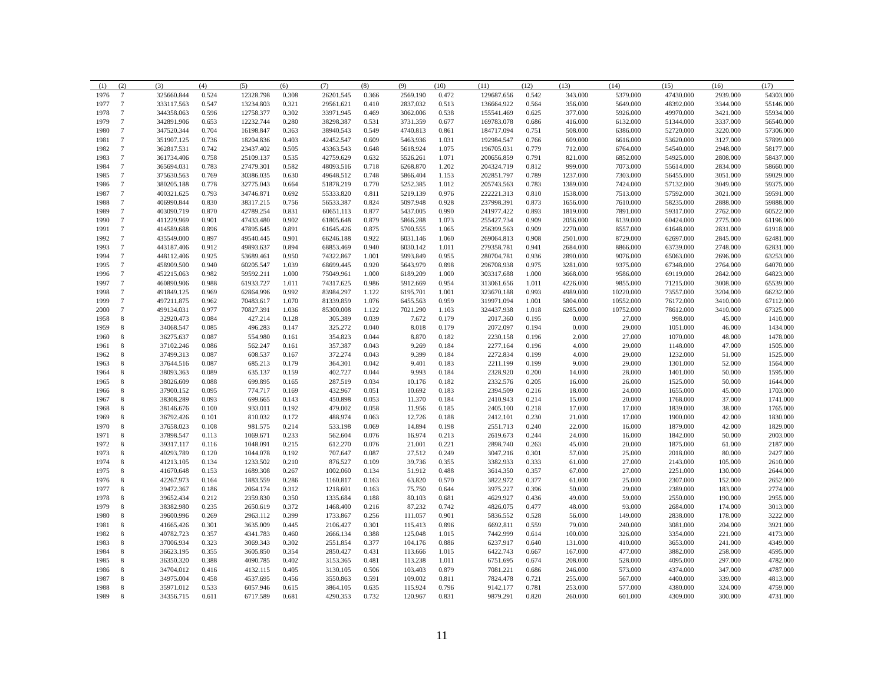| (1) | (2) | (3) | (4) | (5) | (6) | (7) | (8) | (9) | (10) | (11) | (12) | (13) | (14) | (15) | (16) | (17) |
| --- | --- | --- | --- | --- | --- | --- | --- | --- | --- | --- | --- | --- | --- | --- | --- | --- |
| 1976 | 7 | 325660.844 | 0.524 | 12328.798 | 0.308 | 26201.545 | 0.366 | 2569.190 | 0.472 | 129687.656 | 0.542 | 343.000 | 5379.000 | 47430.000 | 2939.000 | 54303.000 |
| 1977 | 7 | 333117.563 | 0.547 | 13234.803 | 0.321 | 29561.621 | 0.410 | 2837.032 | 0.513 | 136664.922 | 0.564 | 356.000 | 5649.000 | 48392.000 | 3344.000 | 55146.000 |
| 1978 | 7 | 344358.063 | 0.596 | 12758.377 | 0.302 | 33971.945 | 0.469 | 3062.006 | 0.538 | 155541.469 | 0.625 | 377.000 | 5926.000 | 49970.000 | 3421.000 | 55934.000 |
| 1979 | 7 | 342891.906 | 0.653 | 12232.744 | 0.280 | 38298.387 | 0.531 | 3731.359 | 0.677 | 169783.078 | 0.686 | 416.000 | 6132.000 | 51344.000 | 3337.000 | 56540.000 |
| 1980 | 7 | 347520.344 | 0.704 | 16198.847 | 0.363 | 38940.543 | 0.549 | 4740.813 | 0.861 | 184717.094 | 0.751 | 508.000 | 6386.000 | 52720.000 | 3220.000 | 57306.000 |
| 1981 | 7 | 351907.125 | 0.736 | 18204.836 | 0.403 | 42452.547 | 0.609 | 5463.936 | 1.031 | 192984.547 | 0.766 | 609.000 | 6616.000 | 53620.000 | 3127.000 | 57899.000 |
| 1982 | 7 | 362817.531 | 0.742 | 23437.402 | 0.505 | 43363.543 | 0.648 | 5618.924 | 1.075 | 196705.031 | 0.779 | 712.000 | 6764.000 | 54540.000 | 2948.000 | 58177.000 |
| 1983 | 7 | 361734.406 | 0.758 | 25109.137 | 0.535 | 42759.629 | 0.632 | 5526.261 | 1.071 | 200656.859 | 0.791 | 821.000 | 6852.000 | 54925.000 | 2808.000 | 58437.000 |
| 1984 | 7 | 365694.031 | 0.783 | 27479.301 | 0.582 | 48093.516 | 0.718 | 6268.870 | 1.202 | 204324.719 | 0.812 | 999.000 | 7073.000 | 55614.000 | 2834.000 | 58660.000 |
| 1985 | 7 | 375630.563 | 0.769 | 30386.035 | 0.630 | 49648.512 | 0.748 | 5866.404 | 1.153 | 202851.797 | 0.789 | 1237.000 | 7303.000 | 56455.000 | 3051.000 | 59029.000 |
| 1986 | 7 | 380205.188 | 0.778 | 32775.043 | 0.664 | 51878.219 | 0.770 | 5252.385 | 1.012 | 205743.563 | 0.783 | 1389.000 | 7424.000 | 57132.000 | 3049.000 | 59375.000 |
| 1987 | 7 | 400321.625 | 0.793 | 34746.871 | 0.692 | 55333.820 | 0.811 | 5219.139 | 0.976 | 222221.313 | 0.810 | 1538.000 | 7513.000 | 57592.000 | 3021.000 | 59591.000 |
| 1988 | 7 | 406990.844 | 0.830 | 38317.215 | 0.756 | 56533.387 | 0.824 | 5097.948 | 0.928 | 237998.391 | 0.873 | 1656.000 | 7610.000 | 58235.000 | 2888.000 | 59888.000 |
| 1989 | 7 | 403090.719 | 0.870 | 42789.254 | 0.831 | 60651.113 | 0.877 | 5437.005 | 0.990 | 241977.422 | 0.893 | 1819.000 | 7891.000 | 59317.000 | 2762.000 | 60522.000 |
| 1990 | 7 | 411229.969 | 0.901 | 47433.480 | 0.902 | 61805.648 | 0.879 | 5866.288 | 1.073 | 255427.734 | 0.909 | 2056.000 | 8139.000 | 60424.000 | 2775.000 | 61196.000 |
| 1991 | 7 | 414589.688 | 0.896 | 47895.645 | 0.891 | 61645.426 | 0.875 | 5700.555 | 1.065 | 256399.563 | 0.909 | 2270.000 | 8557.000 | 61648.000 | 2831.000 | 61918.000 |
| 1992 | 7 | 435549.000 | 0.897 | 49540.445 | 0.901 | 66246.188 | 0.922 | 6031.146 | 1.060 | 269064.813 | 0.908 | 2501.000 | 8729.000 | 62697.000 | 2845.000 | 62481.000 |
| 1993 | 7 | 443187.406 | 0.912 | 49893.637 | 0.894 | 68853.469 | 0.940 | 6030.142 | 1.011 | 279358.781 | 0.941 | 2684.000 | 8866.000 | 63739.000 | 2748.000 | 62831.000 |
| 1994 | 7 | 448112.406 | 0.925 | 53689.461 | 0.950 | 74322.867 | 1.001 | 5993.849 | 0.955 | 280704.781 | 0.936 | 2890.000 | 9076.000 | 65063.000 | 2696.000 | 63253.000 |
| 1995 | 7 | 458909.500 | 0.940 | 60205.547 | 1.039 | 68699.445 | 0.920 | 5643.979 | 0.898 | 296708.938 | 0.975 | 3281.000 | 9375.000 | 67348.000 | 2764.000 | 64070.000 |
| 1996 | 7 | 452215.063 | 0.982 | 59592.211 | 1.000 | 75049.961 | 1.000 | 6189.209 | 1.000 | 303317.688 | 1.000 | 3668.000 | 9586.000 | 69119.000 | 2842.000 | 64823.000 |
| 1997 | 7 | 460890.906 | 0.988 | 61933.727 | 1.011 | 74317.625 | 0.986 | 5912.669 | 0.954 | 313061.656 | 1.011 | 4226.000 | 9855.000 | 71215.000 | 3008.000 | 65539.000 |
| 1998 | 7 | 491849.125 | 0.969 | 62864.996 | 0.992 | 83984.297 | 1.122 | 6195.701 | 1.001 | 323670.188 | 0.993 | 4989.000 | 10220.000 | 73557.000 | 3204.000 | 66232.000 |
| 1999 | 7 | 497211.875 | 0.962 | 70483.617 | 1.070 | 81339.859 | 1.076 | 6455.563 | 0.959 | 319971.094 | 1.001 | 5804.000 | 10552.000 | 76172.000 | 3410.000 | 67112.000 |
| 2000 | 7 | 499134.031 | 0.977 | 70827.391 | 1.036 | 85300.008 | 1.122 | 7021.290 | 1.103 | 324437.938 | 1.018 | 6285.000 | 10752.000 | 78612.000 | 3410.000 | 67325.000 |
| 1958 | 8 | 32920.473 | 0.084 | 427.214 | 0.128 | 305.389 | 0.039 | 7.672 | 0.179 | 2017.360 | 0.195 | 0.000 | 27.000 | 998.000 | 45.000 | 1410.000 |
| 1959 | 8 | 34068.547 | 0.085 | 496.283 | 0.147 | 325.272 | 0.040 | 8.018 | 0.179 | 2072.097 | 0.194 | 0.000 | 29.000 | 1051.000 | 46.000 | 1434.000 |
| 1960 | 8 | 36275.637 | 0.087 | 554.980 | 0.161 | 354.823 | 0.044 | 8.870 | 0.182 | 2230.158 | 0.196 | 2.000 | 27.000 | 1070.000 | 48.000 | 1478.000 |
| 1961 | 8 | 37102.246 | 0.086 | 562.247 | 0.161 | 357.387 | 0.043 | 9.269 | 0.184 | 2277.164 | 0.196 | 4.000 | 29.000 | 1148.000 | 47.000 | 1505.000 |
| 1962 | 8 | 37499.313 | 0.087 | 608.537 | 0.167 | 372.274 | 0.043 | 9.399 | 0.184 | 2272.834 | 0.199 | 4.000 | 29.000 | 1232.000 | 51.000 | 1525.000 |
| 1963 | 8 | 37644.516 | 0.087 | 685.213 | 0.179 | 364.301 | 0.042 | 9.401 | 0.183 | 2211.199 | 0.199 | 9.000 | 29.000 | 1301.000 | 52.000 | 1564.000 |
| 1964 | 8 | 38093.363 | 0.089 | 635.137 | 0.159 | 402.727 | 0.044 | 9.993 | 0.184 | 2328.920 | 0.200 | 14.000 | 28.000 | 1401.000 | 50.000 | 1595.000 |
| 1965 | 8 | 38026.609 | 0.088 | 699.895 | 0.165 | 287.519 | 0.034 | 10.176 | 0.182 | 2332.576 | 0.205 | 16.000 | 26.000 | 1525.000 | 50.000 | 1644.000 |
| 1966 | 8 | 37900.152 | 0.095 | 774.717 | 0.169 | 432.967 | 0.051 | 10.692 | 0.183 | 2394.509 | 0.216 | 18.000 | 24.000 | 1655.000 | 45.000 | 1703.000 |
| 1967 | 8 | 38308.289 | 0.093 | 699.665 | 0.143 | 450.898 | 0.053 | 11.370 | 0.184 | 2410.943 | 0.214 | 15.000 | 20.000 | 1768.000 | 37.000 | 1741.000 |
| 1968 | 8 | 38146.676 | 0.100 | 933.011 | 0.192 | 479.002 | 0.058 | 11.956 | 0.185 | 2405.100 | 0.218 | 17.000 | 17.000 | 1839.000 | 38.000 | 1765.000 |
| 1969 | 8 | 36792.426 | 0.101 | 810.032 | 0.172 | 488.974 | 0.063 | 12.726 | 0.188 | 2412.101 | 0.230 | 21.000 | 17.000 | 1900.000 | 42.000 | 1830.000 |
| 1970 | 8 | 37658.023 | 0.108 | 981.575 | 0.214 | 533.198 | 0.069 | 14.894 | 0.198 | 2551.713 | 0.240 | 22.000 | 16.000 | 1879.000 | 42.000 | 1829.000 |
| 1971 | 8 | 37898.547 | 0.113 | 1069.671 | 0.233 | 562.604 | 0.076 | 16.974 | 0.213 | 2619.673 | 0.244 | 24.000 | 16.000 | 1842.000 | 50.000 | 2003.000 |
| 1972 | 8 | 39317.117 | 0.116 | 1048.091 | 0.215 | 612.270 | 0.076 | 21.001 | 0.221 | 2898.740 | 0.263 | 45.000 | 20.000 | 1875.000 | 61.000 | 2187.000 |
| 1973 | 8 | 40293.789 | 0.120 | 1044.078 | 0.192 | 707.647 | 0.087 | 27.512 | 0.249 | 3047.216 | 0.301 | 57.000 | 25.000 | 2018.000 | 80.000 | 2427.000 |
| 1974 | 8 | 41213.105 | 0.134 | 1233.502 | 0.210 | 876.527 | 0.109 | 39.736 | 0.355 | 3382.933 | 0.333 | 61.000 | 27.000 | 2143.000 | 105.000 | 2610.000 |
| 1975 | 8 | 41670.648 | 0.153 | 1689.308 | 0.267 | 1002.060 | 0.134 | 51.912 | 0.488 | 3614.350 | 0.357 | 67.000 | 27.000 | 2251.000 | 130.000 | 2644.000 |
| 1976 | 8 | 42267.973 | 0.164 | 1883.559 | 0.286 | 1160.817 | 0.163 | 63.820 | 0.570 | 3822.972 | 0.377 | 61.000 | 25.000 | 2307.000 | 152.000 | 2652.000 |
| 1977 | 8 | 39472.367 | 0.186 | 2064.174 | 0.312 | 1218.601 | 0.163 | 75.750 | 0.644 | 3975.227 | 0.396 | 50.000 | 29.000 | 2389.000 | 183.000 | 2774.000 |
| 1978 | 8 | 39652.434 | 0.212 | 2359.830 | 0.350 | 1335.684 | 0.188 | 80.103 | 0.681 | 4629.927 | 0.436 | 49.000 | 59.000 | 2550.000 | 190.000 | 2955.000 |
| 1979 | 8 | 38382.980 | 0.235 | 2650.619 | 0.372 | 1468.400 | 0.216 | 87.232 | 0.742 | 4826.075 | 0.477 | 48.000 | 93.000 | 2684.000 | 174.000 | 3013.000 |
| 1980 | 8 | 39600.996 | 0.269 | 2963.112 | 0.399 | 1733.867 | 0.256 | 111.057 | 0.901 | 5836.552 | 0.528 | 56.000 | 149.000 | 2838.000 | 178.000 | 3222.000 |
| 1981 | 8 | 41665.426 | 0.301 | 3635.009 | 0.445 | 2106.427 | 0.301 | 115.413 | 0.896 | 6692.811 | 0.559 | 79.000 | 240.000 | 3081.000 | 204.000 | 3921.000 |
| 1982 | 8 | 40782.723 | 0.357 | 4341.783 | 0.460 | 2666.134 | 0.388 | 125.048 | 1.015 | 7442.999 | 0.614 | 100.000 | 326.000 | 3354.000 | 221.000 | 4173.000 |
| 1983 | 8 | 37006.934 | 0.323 | 3069.343 | 0.302 | 2551.854 | 0.377 | 104.176 | 0.886 | 6237.917 | 0.640 | 131.000 | 410.000 | 3653.000 | 241.000 | 4349.000 |
| 1984 | 8 | 36623.195 | 0.355 | 3605.850 | 0.354 | 2850.427 | 0.431 | 113.666 | 1.015 | 6422.743 | 0.667 | 167.000 | 477.000 | 3882.000 | 258.000 | 4595.000 |
| 1985 | 8 | 36350.320 | 0.388 | 4090.785 | 0.402 | 3153.365 | 0.481 | 113.238 | 1.011 | 6751.695 | 0.674 | 208.000 | 528.000 | 4095.000 | 297.000 | 4782.000 |
| 1986 | 8 | 34704.012 | 0.416 | 4132.115 | 0.405 | 3130.105 | 0.506 | 103.403 | 0.879 | 7081.221 | 0.686 | 246.000 | 573.000 | 4374.000 | 347.000 | 4787.000 |
| 1987 | 8 | 34975.004 | 0.458 | 4537.695 | 0.456 | 3550.863 | 0.591 | 109.002 | 0.811 | 7824.478 | 0.721 | 255.000 | 567.000 | 4400.000 | 339.000 | 4813.000 |
| 1988 | 8 | 35971.012 | 0.533 | 6057.946 | 0.615 | 3864.105 | 0.635 | 115.924 | 0.796 | 9142.177 | 0.781 | 253.000 | 577.000 | 4380.000 | 324.000 | 4759.000 |
| 1989 | 8 | 34356.715 | 0.611 | 6717.589 | 0.681 | 4290.353 | 0.732 | 120.967 | 0.831 | 9879.291 | 0.820 | 260.000 | 601.000 | 4309.000 | 300.000 | 4731.000 |
11